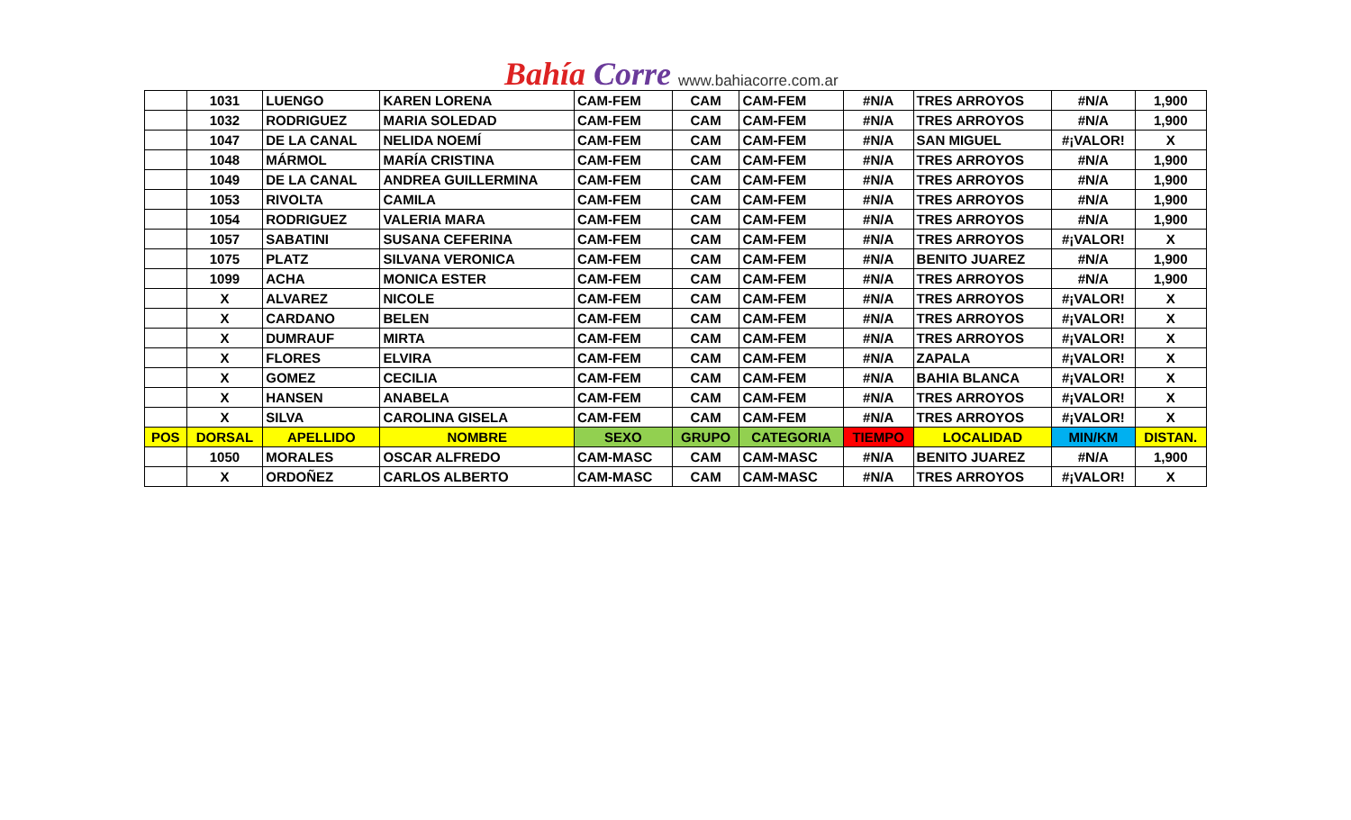Bahía Corre www.bahiacorre.com.ar
| | 1031 | LUENGO | KAREN LORENA | CAM-FEM | CAM | CAM-FEM | #N/A | TRES ARROYOS | #N/A | 1,900 |
| | 1032 | RODRIGUEZ | MARIA SOLEDAD | CAM-FEM | CAM | CAM-FEM | #N/A | TRES ARROYOS | #N/A | 1,900 |
| | 1047 | DE LA CANAL | NELIDA NOEMÍ | CAM-FEM | CAM | CAM-FEM | #N/A | SAN MIGUEL | #¡VALOR! | X |
| | 1048 | MÁRMOL | MARÍA CRISTINA | CAM-FEM | CAM | CAM-FEM | #N/A | TRES ARROYOS | #N/A | 1,900 |
| | 1049 | DE LA CANAL | ANDREA GUILLERMINA | CAM-FEM | CAM | CAM-FEM | #N/A | TRES ARROYOS | #N/A | 1,900 |
| | 1053 | RIVOLTA | CAMILA | CAM-FEM | CAM | CAM-FEM | #N/A | TRES ARROYOS | #N/A | 1,900 |
| | 1054 | RODRIGUEZ | VALERIA MARA | CAM-FEM | CAM | CAM-FEM | #N/A | TRES ARROYOS | #N/A | 1,900 |
| | 1057 | SABATINI | SUSANA CEFERINA | CAM-FEM | CAM | CAM-FEM | #N/A | TRES ARROYOS | #¡VALOR! | X |
| | 1075 | PLATZ | SILVANA VERONICA | CAM-FEM | CAM | CAM-FEM | #N/A | BENITO JUAREZ | #N/A | 1,900 |
| | 1099 | ACHA | MONICA ESTER | CAM-FEM | CAM | CAM-FEM | #N/A | TRES ARROYOS | #N/A | 1,900 |
| | X | ALVAREZ | NICOLE | CAM-FEM | CAM | CAM-FEM | #N/A | TRES ARROYOS | #¡VALOR! | X |
| | X | CARDANO | BELEN | CAM-FEM | CAM | CAM-FEM | #N/A | TRES ARROYOS | #¡VALOR! | X |
| | X | DUMRAUF | MIRTA | CAM-FEM | CAM | CAM-FEM | #N/A | TRES ARROYOS | #¡VALOR! | X |
| | X | FLORES | ELVIRA | CAM-FEM | CAM | CAM-FEM | #N/A | ZAPALA | #¡VALOR! | X |
| | X | GOMEZ | CECILIA | CAM-FEM | CAM | CAM-FEM | #N/A | BAHIA BLANCA | #¡VALOR! | X |
| | X | HANSEN | ANABELA | CAM-FEM | CAM | CAM-FEM | #N/A | TRES ARROYOS | #¡VALOR! | X |
| | X | SILVA | CAROLINA GISELA | CAM-FEM | CAM | CAM-FEM | #N/A | TRES ARROYOS | #¡VALOR! | X |
| POS | DORSAL | APELLIDO | NOMBRE | SEXO | GRUPO | CATEGORIA | TIEMPO | LOCALIDAD | MIN/KM | DISTAN. |
| | 1050 | MORALES | OSCAR ALFREDO | CAM-MASC | CAM | CAM-MASC | #N/A | BENITO JUAREZ | #N/A | 1,900 |
| | X | ORDOÑEZ | CARLOS ALBERTO | CAM-MASC | CAM | CAM-MASC | #N/A | TRES ARROYOS | #¡VALOR! | X |